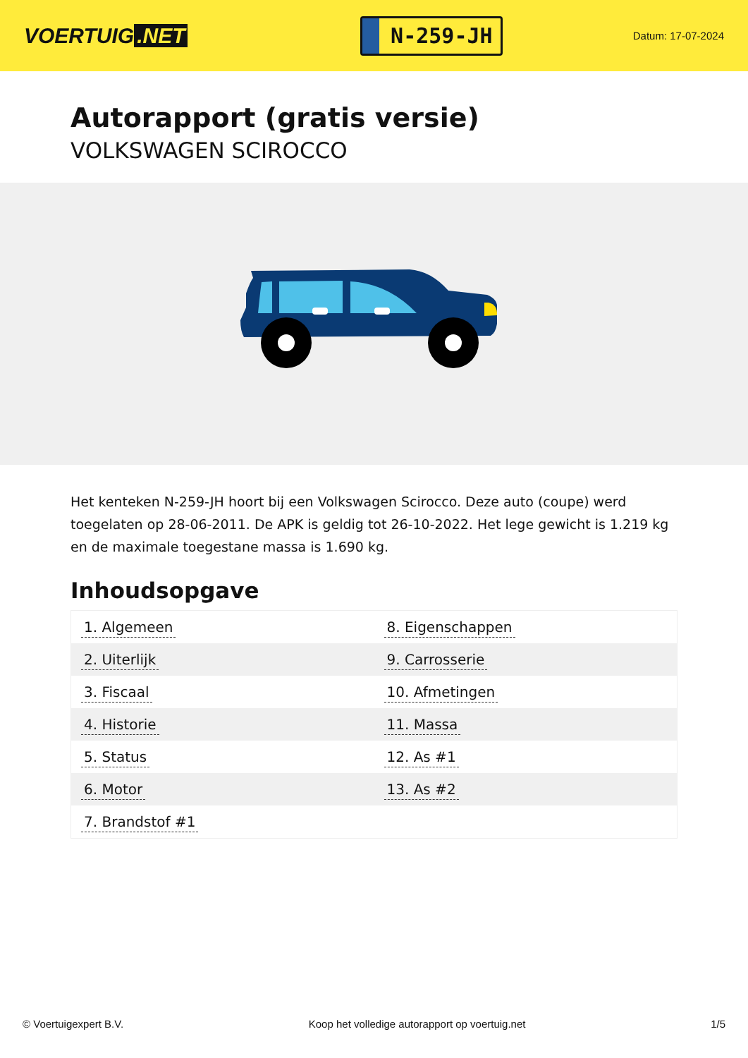VOERTUIG.NET
N-259-JH
Datum: 17-07-2024
Autorapport (gratis versie)
VOLKSWAGEN SCIROCCO
Het kenteken N-259-JH hoort bij een Volkswagen Scirocco. Deze auto (coupe) werd toegelaten op 28-06-2011. De APK is geldig tot 26-10-2022. Het lege gewicht is 1.219 kg en de maximale toegestane massa is 1.690 kg.
Inhoudsopgave
| 1. Algemeen | 8. Eigenschappen |
| 2. Uiterlijk | 9. Carrosserie |
| 3. Fiscaal | 10. Afmetingen |
| 4. Historie | 11. Massa |
| 5. Status | 12. As #1 |
| 6. Motor | 13. As #2 |
| 7. Brandstof #1 | |
© Voertuigexpert B.V. Koop het volledige autorapport op voertuig.net 1/5